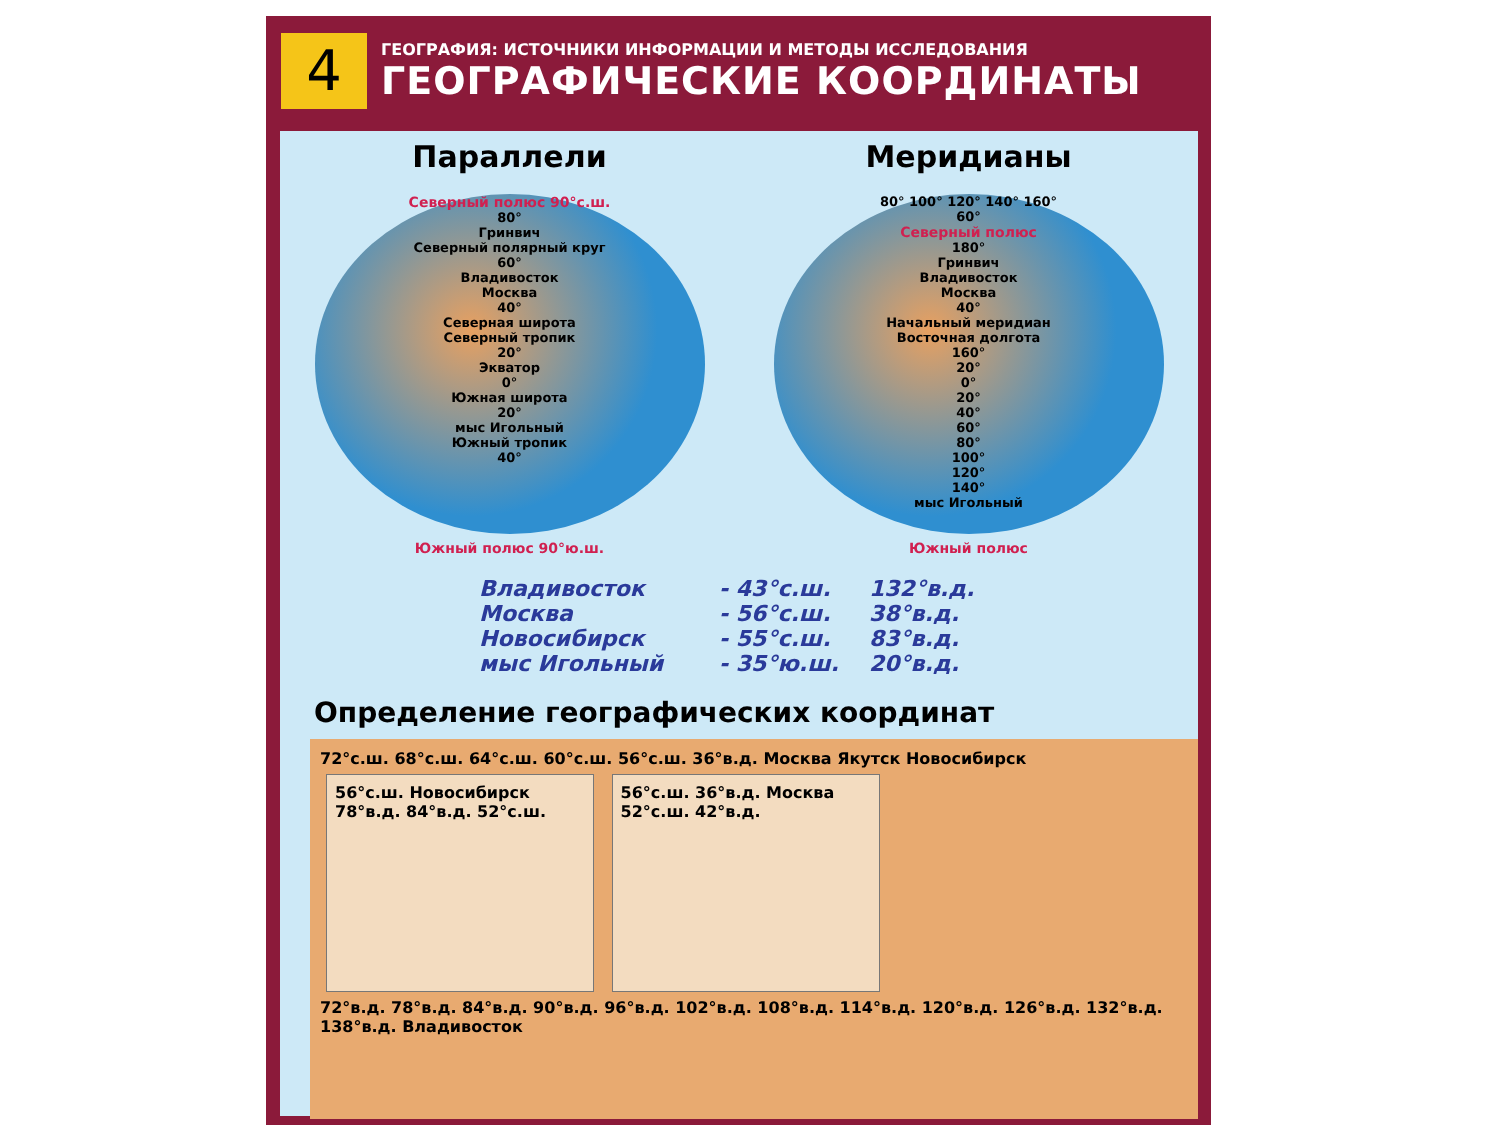4
ГЕОГРАФИЯ: ИСТОЧНИКИ ИНФОРМАЦИИ И МЕТОДЫ ИССЛЕДОВАНИЯ
ГЕОГРАФИЧЕСКИЕ КООРДИНАТЫ
Параллели
Северный полюс 90°с.ш.
80°
Гринвич
Северный полярный круг
60°
Владивосток
Москва
40°
Северная широта
Северный тропик
20°
Экватор
0°
Южная широта
20°
мыс Игольный
Южный тропик
40°
Южный полюс 90°ю.ш.
Меридианы
80° 100° 120° 140° 160°
60°
Северный полюс
180°
Гринвич
Владивосток
Москва
40°
Начальный меридиан
Восточная долгота
160°
20°
0°
20°
40°
60°
80°
100°
120°
140°
мыс Игольный
Южный полюс
Владивосток - 43°с.ш. 132°в.д.
Москва - 56°с.ш. 38°в.д.
Новосибирск - 55°с.ш. 83°в.д.
мыс Игольный - 35°ю.ш. 20°в.д.
Определение географических координат
72°с.ш. 68°с.ш. 64°с.ш. 60°с.ш. 56°с.ш. 36°в.д. Москва Якутск Новосибирск
56°с.ш. Новосибирск 78°в.д. 84°в.д. 52°с.ш.
56°с.ш. 36°в.д. Москва 52°с.ш. 42°в.д.
72°в.д. 78°в.д. 84°в.д. 90°в.д. 96°в.д. 102°в.д. 108°в.д. 114°в.д. 120°в.д. 126°в.д. 132°в.д. 138°в.д. Владивосток